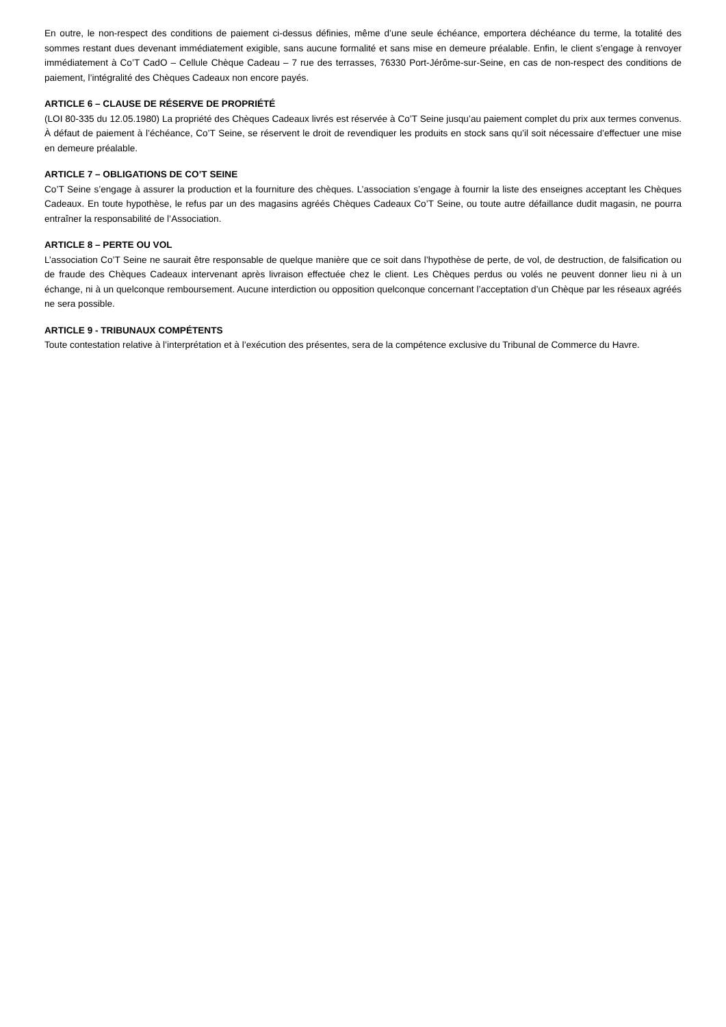En outre, le non-respect des conditions de paiement ci-dessus définies, même d’une seule échéance, emportera déchéance du terme, la totalité des sommes restant dues devenant immédiatement exigible, sans aucune formalité et sans mise en demeure préalable. Enfin, le client s’engage à renvoyer immédiatement à Co’T CadO – Cellule Chèque Cadeau – 7 rue des terrasses, 76330 Port-Jérôme-sur-Seine, en cas de non-respect des conditions de paiement, l’intégralité des Chèques Cadeaux non encore payés.
ARTICLE 6 – CLAUSE DE RÉSERVE DE PROPRIÉTÉ
(LOI 80-335 du 12.05.1980) La propriété des Chèques Cadeaux livrés est réservée à Co’T Seine jusqu’au paiement complet du prix aux termes convenus. À défaut de paiement à l’échéance, Co’T Seine, se réservent le droit de revendiquer les produits en stock sans qu’il soit nécessaire d’effectuer une mise en demeure préalable.
ARTICLE 7 – OBLIGATIONS DE CO’T SEINE
Co’T Seine s’engage à assurer la production et la fourniture des chèques. L’association s’engage à fournir la liste des enseignes acceptant les Chèques Cadeaux. En toute hypothèse, le refus par un des magasins agréés Chèques Cadeaux Co’T Seine, ou toute autre défaillance dudit magasin, ne pourra entraîner la responsabilité de l’Association.
ARTICLE 8 – PERTE OU VOL
L’association Co’T Seine ne saurait être responsable de quelque manière que ce soit dans l’hypothèse de perte, de vol, de destruction, de falsification ou de fraude des Chèques Cadeaux intervenant après livraison effectuée chez le client. Les Chèques perdus ou volés ne peuvent donner lieu ni à un échange, ni à un quelconque remboursement. Aucune interdiction ou opposition quelconque concernant l’acceptation d’un Chèque par les réseaux agréés ne sera possible.
ARTICLE 9 - TRIBUNAUX COMPÉTENTS
Toute contestation relative à l’interprétation et à l’exécution des présentes, sera de la compétence exclusive du Tribunal de Commerce du Havre.